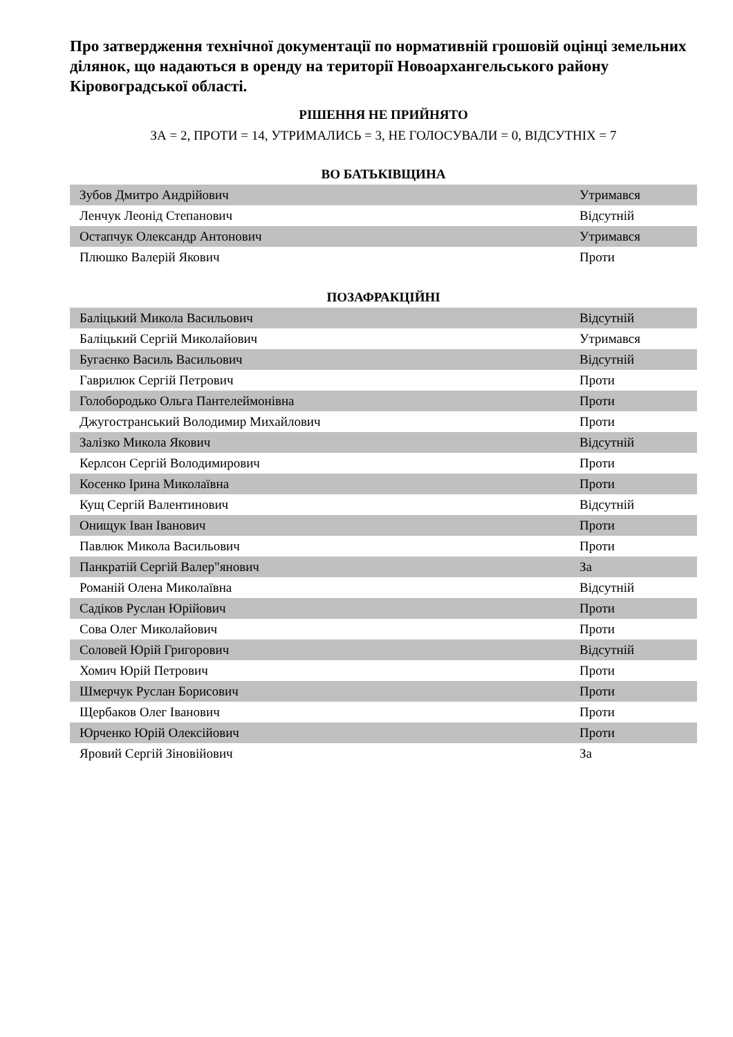Про затвердження технічної документації по нормативній грошовій оцінці земельних ділянок, що надаються в оренду на території Новоархангельського району Кіровоградської області.
РІШЕННЯ НЕ ПРИЙНЯТО
ЗА = 2, ПРОТИ = 14, УТРИМАЛИСЬ = 3, НЕ ГОЛОСУВАЛИ = 0, ВІДСУТНІХ = 7
ВО БАТЬКІВЩИНА
| Зубов Дмитро Андрійович | Утримався |
| Ленчук Леонід Степанович | Відсутній |
| Остапчук Олександр Антонович | Утримався |
| Плюшко Валерій Якович | Проти |
ПОЗАФРАКЦІЙНІ
| Баліцький Микола Васильович | Відсутній |
| Баліцький Сергій Миколайович | Утримався |
| Бугаєнко Василь Васильович | Відсутній |
| Гаврилюк Сергій Петрович | Проти |
| Голобородько Ольга Пантелеймонівна | Проти |
| Джугостранський Володимир Михайлович | Проти |
| Залізко Микола Якович | Відсутній |
| Керлсон Сергій Володимирович | Проти |
| Косенко Ірина Миколаївна | Проти |
| Кущ Сергій Валентинович | Відсутній |
| Онищук Іван Іванович | Проти |
| Павлюк Микола Васильович | Проти |
| Панкратій Сергій Валер"янович | За |
| Романій Олена Миколаївна | Відсутній |
| Садіков Руслан Юрійович | Проти |
| Сова Олег Миколайович | Проти |
| Соловей Юрій Григорович | Відсутній |
| Хомич Юрій Петрович | Проти |
| Шмерчук Руслан Борисович | Проти |
| Щербаков Олег Іванович | Проти |
| Юрченко Юрій Олексійович | Проти |
| Яровий Сергій Зіновійович | За |